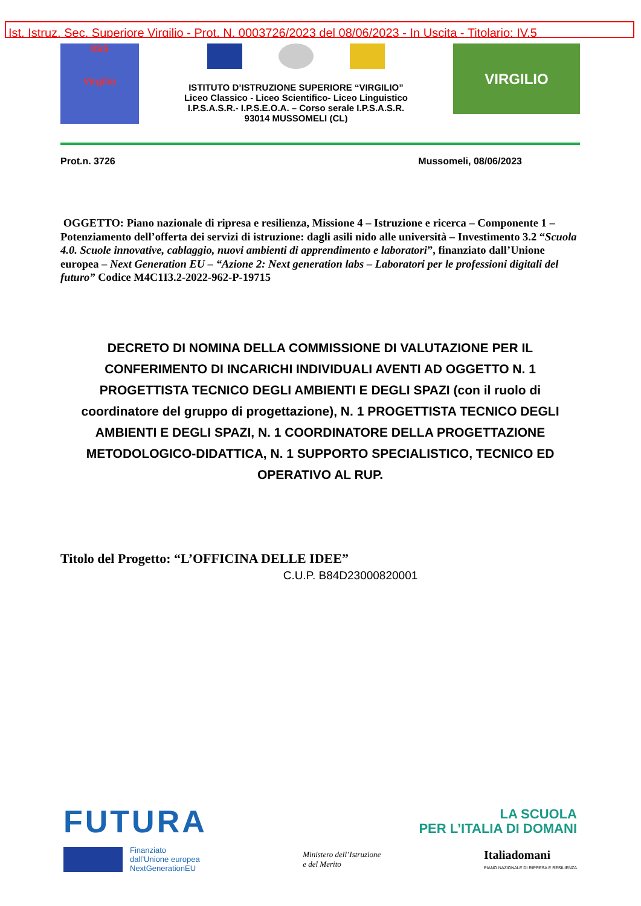Ist. Istruz. Sec. Superiore Virgilio - Prot. N. 0003726/2023 del 08/06/2023 - In Uscita - Titolario: IV.5
IISS
Virgilio
ISTITUTO D’ISTRUZIONE SUPERIORE “VIRGILIO”
Liceo Classico - Liceo Scientifico- Liceo Linguistico
I.P.S.A.S.R.- I.P.S.E.O.A. – Corso serale I.P.S.A.S.R.
93014 MUSSOMELI (CL)
VIRGILIO
Prot.n. 3726 Mussomeli, 08/06/2023
OGGETTO: Piano nazionale di ripresa e resilienza, Missione 4 – Istruzione e ricerca – Componente 1 – Potenziamento dell’offerta dei servizi di istruzione: dagli asili nido alle università – Investimento 3.2 “Scuola 4.0. Scuole innovative, cablaggio, nuovi ambienti di apprendimento e laboratori”, finanziato dall’Unione europea – Next Generation EU – “Azione 2: Next generation labs – Laboratori per le professioni digitali del futuro” Codice M4C1I3.2-2022-962-P-19715
DECRETO DI NOMINA DELLA COMMISSIONE DI VALUTAZIONE PER IL CONFERIMENTO DI INCARICHI INDIVIDUALI AVENTI AD OGGETTO N. 1 PROGETTISTA TECNICO DEGLI AMBIENTI E DEGLI SPAZI (con il ruolo di coordinatore del gruppo di progettazione), N. 1 PROGETTISTA TECNICO DEGLI AMBIENTI E DEGLI SPAZI, N. 1 COORDINATORE DELLA PROGETTAZIONE METODOLOGICO-DIDATTICA, N. 1 SUPPORTO SPECIALISTICO, TECNICO ED OPERATIVO AL RUP.
Titolo del Progetto: “L’OFFICINA DELLE IDEE”
C.U.P. B84D23000820001
FUTURA LA SCUOLA
PER L’ITALIA DI DOMANI
Finanziato
dall’Unione europea
NextGenerationEU Ministero dell’Istruzione
e del Merito Italiadomani
PIANO NAZIONALE DI RIPRESA E RESILIENZA